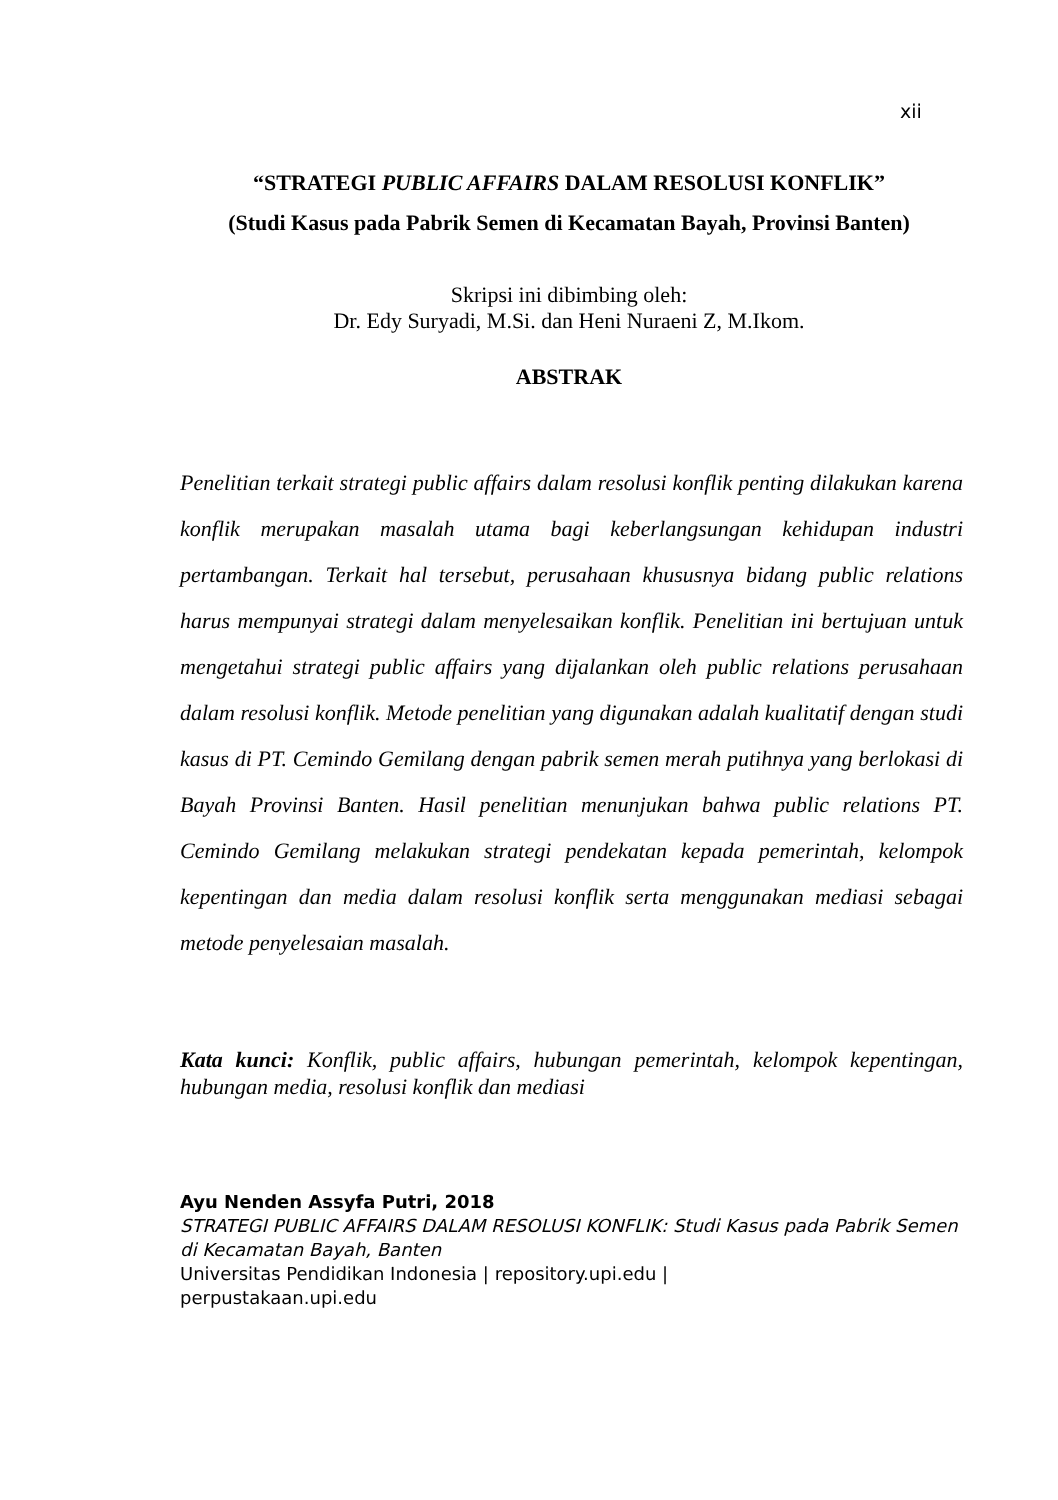xii
“STRATEGI PUBLIC AFFAIRS DALAM RESOLUSI KONFLIK”
(Studi Kasus pada Pabrik Semen di Kecamatan Bayah, Provinsi Banten)
Skripsi ini dibimbing oleh:
Dr. Edy Suryadi, M.Si. dan Heni Nuraeni Z, M.Ikom.
ABSTRAK
Penelitian terkait strategi public affairs dalam resolusi konflik penting dilakukan karena konflik merupakan masalah utama bagi keberlangsungan kehidupan industri pertambangan. Terkait hal tersebut, perusahaan khususnya bidang public relations harus mempunyai strategi dalam menyelesaikan konflik. Penelitian ini bertujuan untuk mengetahui strategi public affairs yang dijalankan oleh public relations perusahaan dalam resolusi konflik. Metode penelitian yang digunakan adalah kualitatif dengan studi kasus di PT. Cemindo Gemilang dengan pabrik semen merah putihnya yang berlokasi di Bayah Provinsi Banten. Hasil penelitian menunjukan bahwa public relations PT. Cemindo Gemilang melakukan strategi pendekatan kepada pemerintah, kelompok kepentingan dan media dalam resolusi konflik serta menggunakan mediasi sebagai metode penyelesaian masalah.
Kata kunci: Konflik, public affairs, hubungan pemerintah, kelompok kepentingan, hubungan media, resolusi konflik dan mediasi
Ayu Nenden Assyfa Putri, 2018
STRATEGI PUBLIC AFFAIRS DALAM RESOLUSI KONFLIK: Studi Kasus pada Pabrik Semen di Kecamatan Bayah, Banten
Universitas Pendidikan Indonesia | repository.upi.edu |
perpustakaan.upi.edu